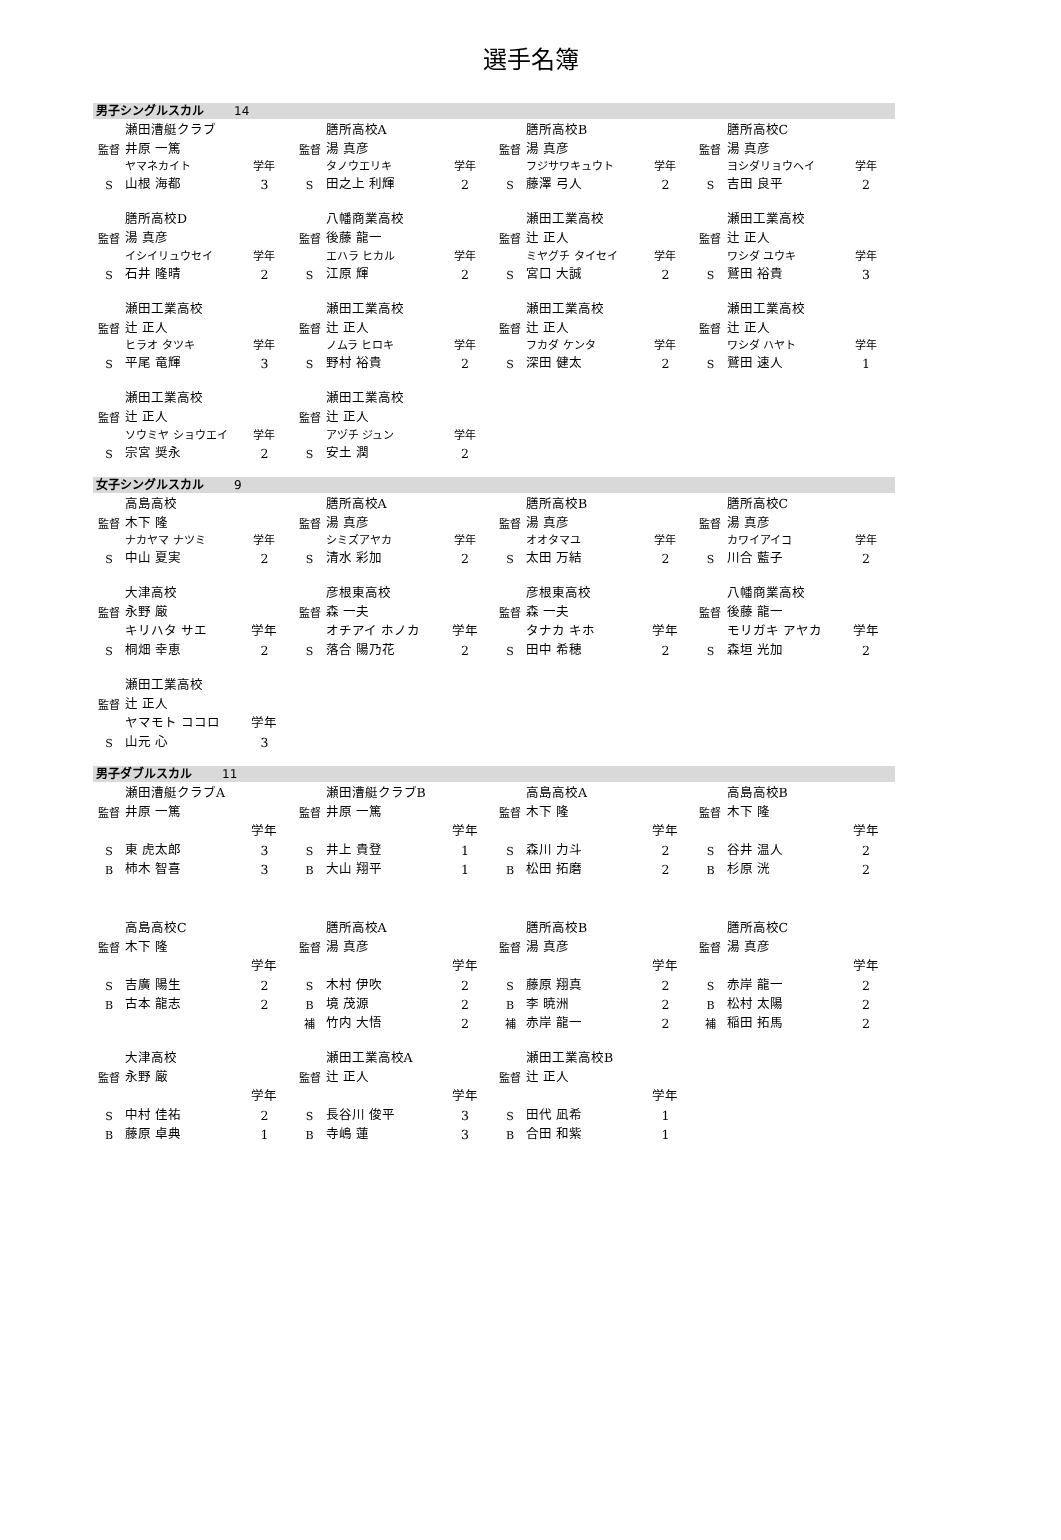選手名簿
男子シングルスカル 14
| | 瀬田漕艇クラブ | | | 膳所高校A | | | 膳所高校B | | | 膳所高校C | |
| 監督 | 井原 一篤 | | 監督 | 湯 真彦 | | 監督 | 湯 真彦 | | 監督 | 湯 真彦 | |
| | ヤマネカイト | 学年 | | タノウエリキ | 学年 | | フジサワキュウト | 学年 | | ヨシダリョウヘイ | 学年 |
| S | 山根 海都 | 3 | S | 田之上 利輝 | 2 | S | 藤澤 弓人 | 2 | S | 吉田 良平 | 2 |
| | 膳所高校D | | | 八幡商業高校 | | | 瀬田工業高校 | | | 瀬田工業高校 | |
| 監督 | 湯 真彦 | | 監督 | 後藤 龍一 | | 監督 | 辻 正人 | | 監督 | 辻 正人 | |
| | イシイリュウセイ | 学年 | | エハラ ヒカル | 学年 | | ミヤグチ タイセイ | 学年 | | ワシダ ユウキ | 学年 |
| S | 石井 隆晴 | 2 | S | 江原 輝 | 2 | S | 宮口 大誠 | 2 | S | 鷲田 裕貴 | 3 |
| | 瀬田工業高校 | | | 瀬田工業高校 | | | 瀬田工業高校 | | | 瀬田工業高校 | |
| 監督 | 辻 正人 | | 監督 | 辻 正人 | | 監督 | 辻 正人 | | 監督 | 辻 正人 | |
| | ヒラオ タツキ | 学年 | | ノムラ ヒロキ | 学年 | | フカダ ケンタ | 学年 | | ワシダ ハヤト | 学年 |
| S | 平尾 竜輝 | 3 | S | 野村 裕貴 | 2 | S | 深田 健太 | 2 | S | 鷲田 速人 | 1 |
| | 瀬田工業高校 | | | 瀬田工業高校 | | | | | | | |
| 監督 | 辻 正人 | | 監督 | 辻 正人 | | | | | | | |
| | ソウミヤ ショウエイ | 学年 | | アヅチ ジュン | 学年 | | | | | | |
| S | 宗宮 奨永 | 2 | S | 安土 潤 | 2 | | | | | | |
女子シングルスカル 9
| | 高島高校 | | | 膳所高校A | | | 膳所高校B | | | 膳所高校C | |
| 監督 | 木下 隆 | | 監督 | 湯 真彦 | | 監督 | 湯 真彦 | | 監督 | 湯 真彦 | |
| | ナカヤマ ナツミ | 学年 | | シミズアヤカ | 学年 | | オオタマユ | 学年 | | カワイアイコ | 学年 |
| S | 中山 夏実 | 2 | S | 清水 彩加 | 2 | S | 太田 万結 | 2 | S | 川合 藍子 | 2 |
| | 大津高校 | | | 彦根東高校 | | | 彦根東高校 | | | 八幡商業高校 | |
| 監督 | 永野 厳 | | 監督 | 森 一夫 | | 監督 | 森 一夫 | | 監督 | 後藤 龍一 | |
| | キリハタ サエ | 学年 | | オチアイ ホノカ | 学年 | | タナカ キホ | 学年 | | モリガキ アヤカ | 学年 |
| S | 桐畑 幸恵 | 2 | S | 落合 陽乃花 | 2 | S | 田中 希穂 | 2 | S | 森垣 光加 | 2 |
| | 瀬田工業高校 | | | | | | | | | | |
| 監督 | 辻 正人 | | | | | | | | | | |
| | ヤマモト ココロ | 学年 | | | | | | | | | |
| S | 山元 心 | 3 | | | | | | | | | |
男子ダブルスカル 11
| | 瀬田漕艇クラブA | | | 瀬田漕艇クラブB | | | 高島高校A | | | 高島高校B | |
| 監督 | 井原 一篤 | | 監督 | 井原 一篤 | | 監督 | 木下 隆 | | 監督 | 木下 隆 | |
| | | 学年 | | | 学年 | | | 学年 | | | 学年 |
| S | 東 虎太郎 | 3 | S | 井上 貴登 | 1 | S | 森川 力斗 | 2 | S | 谷井 温人 | 2 |
| B | 柿木 智喜 | 3 | B | 大山 翔平 | 1 | B | 松田 拓磨 | 2 | B | 杉原 洸 | 2 |
| | 高島高校C | | | 膳所高校A | | | 膳所高校B | | | 膳所高校C | |
| 監督 | 木下 隆 | | 監督 | 湯 真彦 | | 監督 | 湯 真彦 | | 監督 | 湯 真彦 | |
| | | 学年 | | | 学年 | | | 学年 | | | 学年 |
| S | 吉廣 陽生 | 2 | S | 木村 伊吹 | 2 | S | 藤原 翔真 | 2 | S | 赤岸 龍一 | 2 |
| B | 古本 龍志 | 2 | B | 境 茂源 | 2 | B | 李 暁洲 | 2 | B | 松村 太陽 | 2 |
| | | | 補 | 竹内 大悟 | 2 | 補 | 赤岸 龍一 | 2 | 補 | 稲田 拓馬 | 2 |
| | 大津高校 | | | 瀬田工業高校A | | | 瀬田工業高校B | | | | |
| 監督 | 永野 厳 | | 監督 | 辻 正人 | | 監督 | 辻 正人 | | | | |
| | | 学年 | | | 学年 | | | 学年 | | | |
| S | 中村 佳祐 | 2 | S | 長谷川 俊平 | 3 | S | 田代 凪希 | 1 | | | |
| B | 藤原 卓典 | 1 | B | 寺嶋 蓮 | 3 | B | 合田 和紫 | 1 | | | |